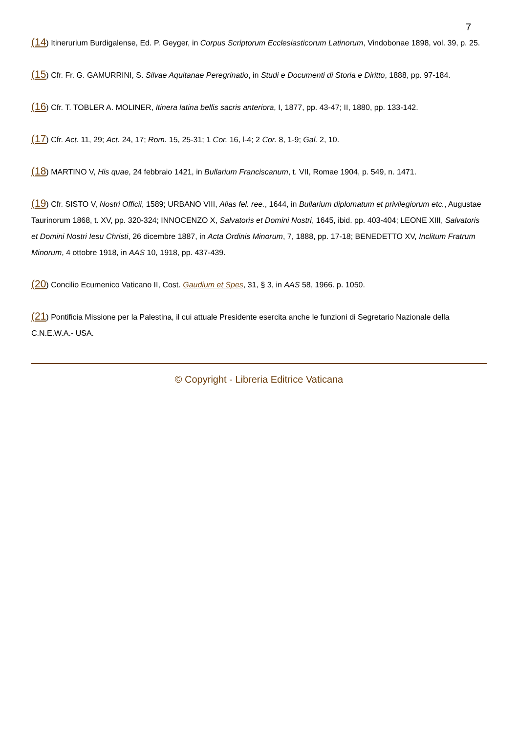7
(14) Itinerurium Burdigalense, Ed. P. Geyger, in Corpus Scriptorum Ecclesiasticorum Latinorum, Vindobonae 1898, vol. 39, p. 25.
(15) Cfr. Fr. G. GAMURRINI, S. Silvae Aquitanae Peregrinatio, in Studi e Documenti di Storia e Diritto, 1888, pp. 97-184.
(16) Cfr. T. TOBLER A. MOLINER, Itinera latina bellis sacris anteriora, I, 1877, pp. 43-47; II, 1880, pp. 133-142.
(17) Cfr. Act. 11, 29; Act. 24, 17; Rom. 15, 25-31; 1 Cor. 16, l-4; 2 Cor. 8, 1-9; Gal. 2, 10.
(18) MARTINO V, His quae, 24 febbraio 1421, in Bullarium Franciscanum, t. VII, Romae 1904, p. 549, n. 1471.
(19) Cfr. SISTO V, Nostri Officii, 1589; URBANO VIII, Alias fel. ree., 1644, in Bullarium diplomatum et privilegiorum etc., Augustae Taurinorum 1868, t. XV, pp. 320-324; INNOCENZO X, Salvatoris et Domini Nostri, 1645, ibid. pp. 403-404; LEONE XIII, Salvatoris et Domini Nostri Iesu Christi, 26 dicembre 1887, in Acta Ordinis Minorum, 7, 1888, pp. 17-18; BENEDETTO XV, Inclitum Fratrum Minorum, 4 ottobre 1918, in AAS 10, 1918, pp. 437-439.
(20) Concilio Ecumenico Vaticano II, Cost. Gaudium et Spes, 31, § 3, in AAS 58, 1966. p. 1050.
(21) Pontificia Missione per la Palestina, il cui attuale Presidente esercita anche le funzioni di Segretario Nazionale della C.N.E.W.A.- USA.
© Copyright - Libreria Editrice Vaticana